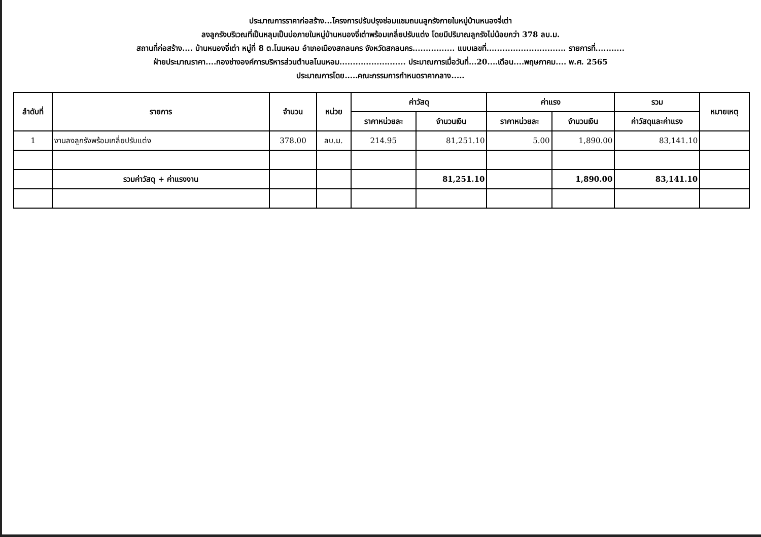ประมาณการราคาก่อสร้าง...โครงการปรับปรุงซ่อมแซมถนนลูกรังภายในหมู่บ้านหนองจี่เต่า
ลงลูกรังบริเวณที่เป็นหลุมเป็นบ่อภายในหมู่บ้านหนองจี่เต่าพร้อมเกลี่ยปรับแต่ง โดยมีปริมาณลูกรังไม่น้อยกว่า 378 ลบ.ม.
สถานที่ก่อสร้าง.... บ้านหนองจี่เต่า หมู่ที่ 8 ต.โนนหอม อำเภอเมืองสกลนคร จังหวัดสกลนคร................ แบบเลขที่.............................. รายการที่...........
ฝ่ายประมาณราคา....กองช่างองค์การบริหารส่วนตำบลโนนหอม......................... ประมาณการเมื่อวันที่...20....เดือน....พฤษภาคม.... พ.ศ. 2565
ประมาณการโดย.....คณะกรรมการกำหนดราคากลาง.....
| ลำดับที่ | รายการ | จำนวน | หน่วย | ค่าวัสดุ | | ค่าแรง | | รวม | หมายเหตุ |
| --- | --- | --- | --- | --- | --- | --- | --- | --- | --- |
| | | | | ราคาหน่วยละ | จำนวนเงิน | ราคาหน่วยละ | จำนวนเงิน | ค่าวัสดุและค่าแรง | |
| 1 | งานลงลูกรังพร้อมเกลี่ยปรับแต่ง | 378.00 | ลบ.ม. | 214.95 | 81,251.10 | 5.00 | 1,890.00 | 83,141.10 | |
| | รวมค่าวัสดุ + ค่าแรงงาน | | | | 81,251.10 | | 1,890.00 | 83,141.10 | |